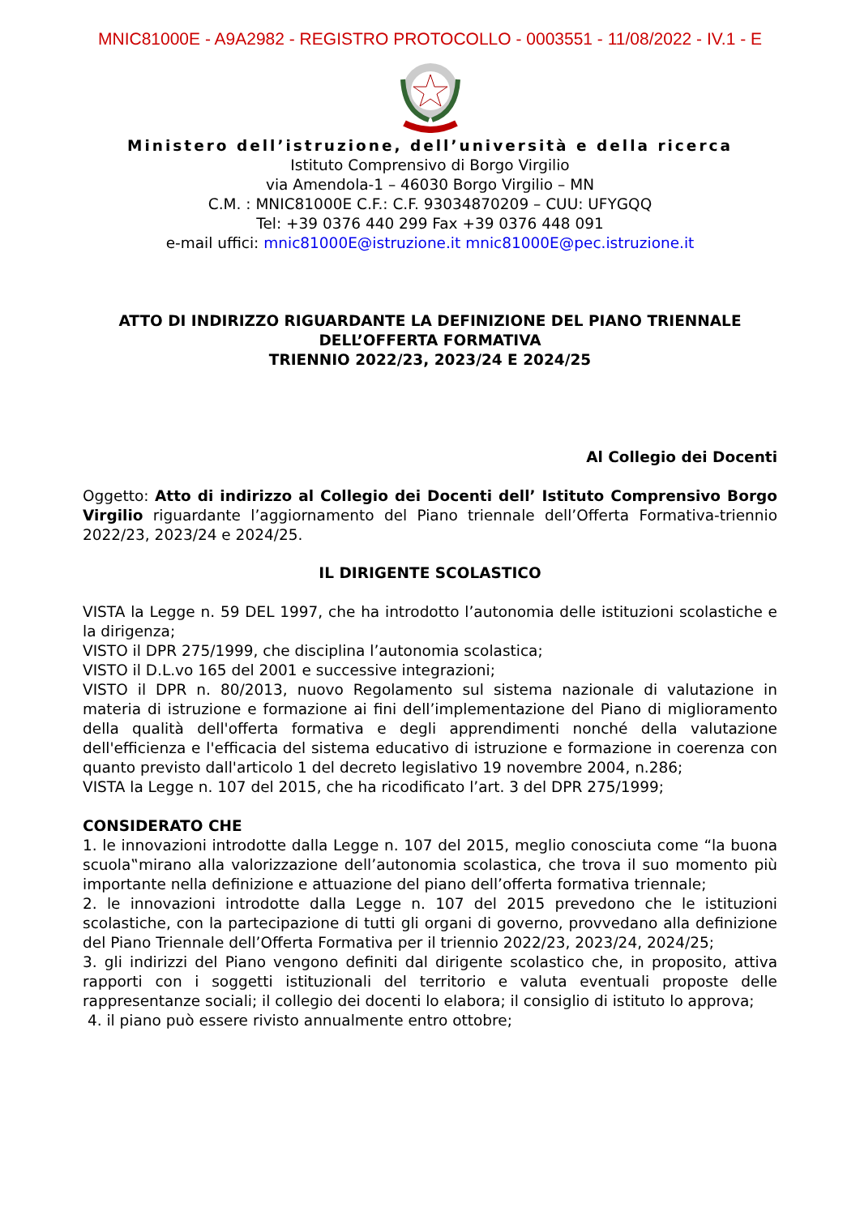MNIC81000E - A9A2982 - REGISTRO PROTOCOLLO - 0003551 - 11/08/2022 - IV.1 - E
Ministero dell’istruzione, dell’università e della ricerca
Istituto Comprensivo di Borgo Virgilio
via Amendola-1 – 46030 Borgo Virgilio – MN
C.M. : MNIC81000E C.F.: C.F. 93034870209 – CUU: UFYGQQ
Tel: +39 0376 440 299 Fax +39 0376 448 091
e-mail uffici: mnic81000E@istruzione.it mnic81000E@pec.istruzione.it
ATTO DI INDIRIZZO RIGUARDANTE LA DEFINIZIONE DEL PIANO TRIENNALE
DELL’OFFERTA FORMATIVA
TRIENNIO 2022/23, 2023/24 E 2024/25
Al Collegio dei Docenti
Oggetto: Atto di indirizzo al Collegio dei Docenti dell’ Istituto Comprensivo Borgo Virgilio riguardante l’aggiornamento del Piano triennale dell’Offerta Formativa-triennio 2022/23, 2023/24 e 2024/25.
IL DIRIGENTE SCOLASTICO
VISTA la Legge n. 59 DEL 1997, che ha introdotto l’autonomia delle istituzioni scolastiche e la dirigenza;
VISTO il DPR 275/1999, che disciplina l’autonomia scolastica;
VISTO il D.L.vo 165 del 2001 e successive integrazioni;
VISTO il DPR n. 80/2013, nuovo Regolamento sul sistema nazionale di valutazione in materia di istruzione e formazione ai fini dell’implementazione del Piano di miglioramento della qualità dell'offerta formativa e degli apprendimenti nonché della valutazione dell'efficienza e l'efficacia del sistema educativo di istruzione e formazione in coerenza con quanto previsto dall'articolo 1 del decreto legislativo 19 novembre 2004, n.286;
VISTA la Legge n. 107 del 2015, che ha ricodificato l’art. 3 del DPR 275/1999;
CONSIDERATO CHE
1. le innovazioni introdotte dalla Legge n. 107 del 2015, meglio conosciuta come “la buona scuola‟mirano alla valorizzazione dell’autonomia scolastica, che trova il suo momento più importante nella definizione e attuazione del piano dell’offerta formativa triennale;
2. le innovazioni introdotte dalla Legge n. 107 del 2015 prevedono che le istituzioni scolastiche, con la partecipazione di tutti gli organi di governo, provvedano alla definizione del Piano Triennale dell’Offerta Formativa per il triennio 2022/23, 2023/24, 2024/25;
3. gli indirizzi del Piano vengono definiti dal dirigente scolastico che, in proposito, attiva rapporti con i soggetti istituzionali del territorio e valuta eventuali proposte delle rappresentanze sociali; il collegio dei docenti lo elabora; il consiglio di istituto lo approva;
4. il piano può essere rivisto annualmente entro ottobre;